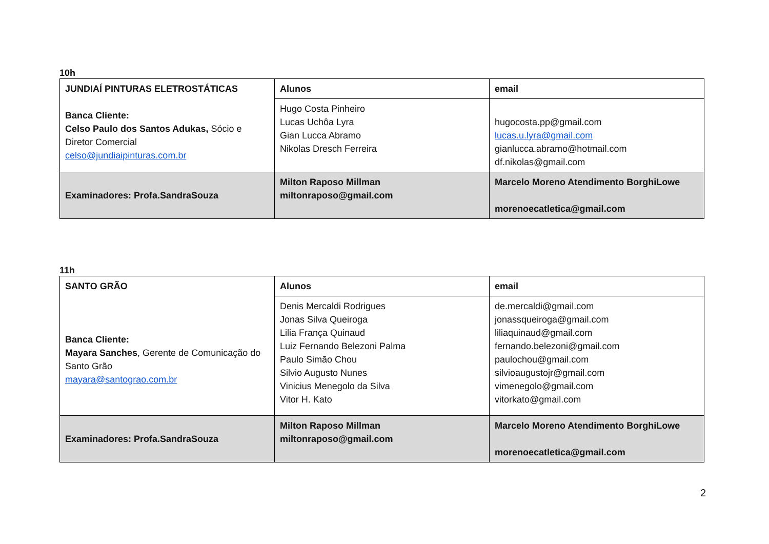10h
| JUNDIAÍ PINTURAS ELETROSTÁTICAS Banca Cliente: Celso Paulo dos Santos Adukas, Sócio e Diretor Comercial celso@jundiaipinturas.com.br | Alunos | email |
| | Hugo Costa Pinheiro Lucas Uchôa Lyra Gian Lucca Abramo Nikolas Dresch Ferreira | hugocosta.pp@gmail.com lucas.u.lyra@gmail.com gianlucca.abramo@hotmail.com df.nikolas@gmail.com |
| Examinadores: Profa.SandraSouza | Milton Raposo Millman miltonraposo@gmail.com | Marcelo Moreno Atendimento BorghiLowe morenoecatletica@gmail.com |
11h
| SANTO GRÃO Banca Cliente: Mayara Sanches , Gerente de Comunicação do Santo Grão mayara@santograo.com.br | Alunos | email |
| | Denis Mercaldi Rodrigues Jonas Silva Queiroga Lilia França Quinaud Luiz Fernando Belezoni Palma Paulo Simão Chou Silvio Augusto Nunes Vinicius Menegolo da Silva Vitor H. Kato | de.mercaldi@gmail.com jonassqueiroga@gmail.com liliaquinaud@gmail.com fernando.belezoni@gmail.com paulochou@gmail.com silvioaugustojr@gmail.com vimenegolo@gmail.com vitorkato@gmail.com |
| Examinadores: Profa.SandraSouza | Milton Raposo Millman miltonraposo@gmail.com | Marcelo Moreno Atendimento BorghiLowe morenoecatletica@gmail.com |
2